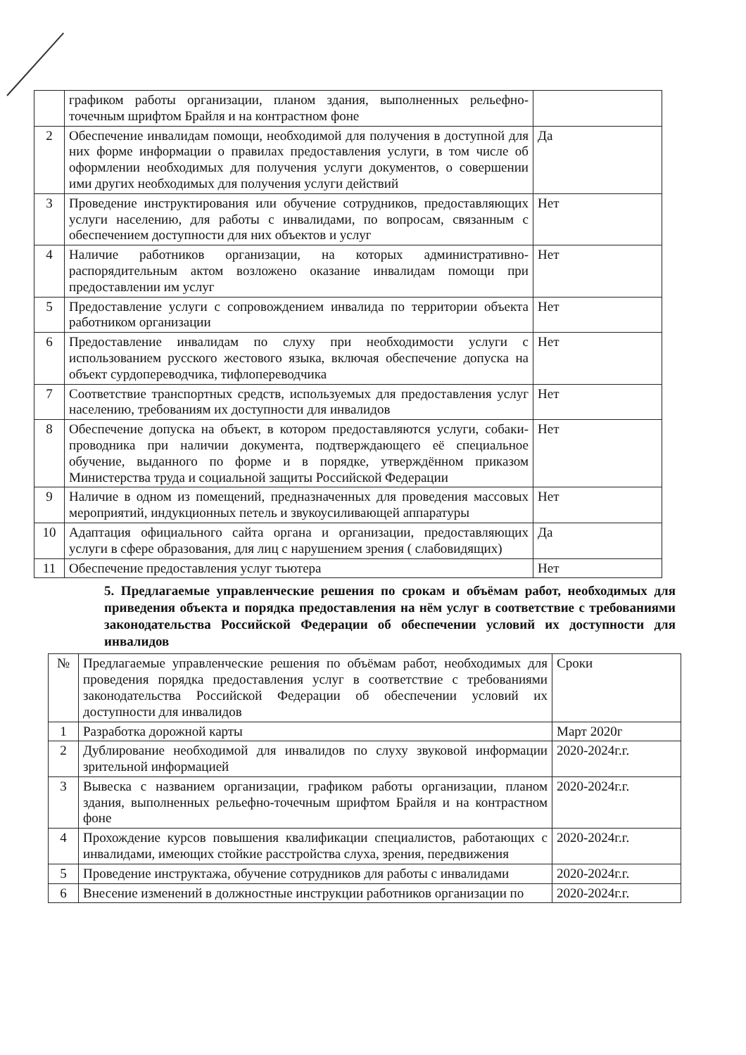| | графиком работы организации, планом здания, выполненных рельефно-точечным шрифтом Брайля и на контрастном фоне | |
| 2 | Обеспечение инвалидам помощи, необходимой для получения в доступной для них форме информации о правилах предоставления услуги, в том числе об оформлении необходимых для получения услуги документов, о совершении ими других необходимых для получения услуги действий | Да |
| 3 | Проведение инструктирования или обучение сотрудников, предоставляющих услуги населению, для работы с инвалидами, по вопросам, связанным с обеспечением доступности для них объектов и услуг | Нет |
| 4 | Наличие работников организации, на которых административно-распорядительным актом возложено оказание инвалидам помощи при предоставлении им услуг | Нет |
| 5 | Предоставление услуги с сопровождением инвалида по территории объекта работником организации | Нет |
| 6 | Предоставление инвалидам по слуху при необходимости услуги с использованием русского жестового языка, включая обеспечение допуска на объект сурдопереводчика, тифлопереводчика | Нет |
| 7 | Соответствие транспортных средств, используемых для предоставления услуг населению, требованиям их доступности для инвалидов | Нет |
| 8 | Обеспечение допуска на объект, в котором предоставляются услуги, собаки-проводника при наличии документа, подтверждающего её специальное обучение, выданного по форме и в порядке, утверждённом приказом Министерства труда и социальной защиты Российской Федерации | Нет |
| 9 | Наличие в одном из помещений, предназначенных для проведения массовых мероприятий, индукционных петель и звукоусиливающей аппаратуры | Нет |
| 10 | Адаптация официального сайта органа и организации, предоставляющих услуги в сфере образования, для лиц с нарушением зрения ( слабовидящих) | Да |
| 11 | Обеспечение предоставления услуг тьютера | Нет |
5. Предлагаемые управленческие решения по срокам и объёмам работ, необходимых для приведения объекта и порядка предоставления на нём услуг в соответствие с требованиями законодательства Российской Федерации об обеспечении условий их доступности для инвалидов
| № | Предлагаемые управленческие решения по объёмам работ, необходимых для проведения порядка предоставления услуг в соответствие с требованиями законодательства Российской Федерации об обеспечении условий их доступности для инвалидов | Сроки |
| 1 | Разработка дорожной карты | Март 2020г |
| 2 | Дублирование необходимой для инвалидов по слуху звуковой информации зрительной информацией | 2020-2024г.г. |
| 3 | Вывеска с названием организации, графиком работы организации, планом здания, выполненных рельефно-точечным шрифтом Брайля и на контрастном фоне | 2020-2024г.г. |
| 4 | Прохождение курсов повышения квалификации специалистов, работающих с инвалидами, имеющих стойкие расстройства слуха, зрения, передвижения | 2020-2024г.г. |
| 5 | Проведение инструктажа, обучение сотрудников для работы с инвалидами | 2020-2024г.г. |
| 6 | Внесение изменений в должностные инструкции работников организации по | 2020-2024г.г. |